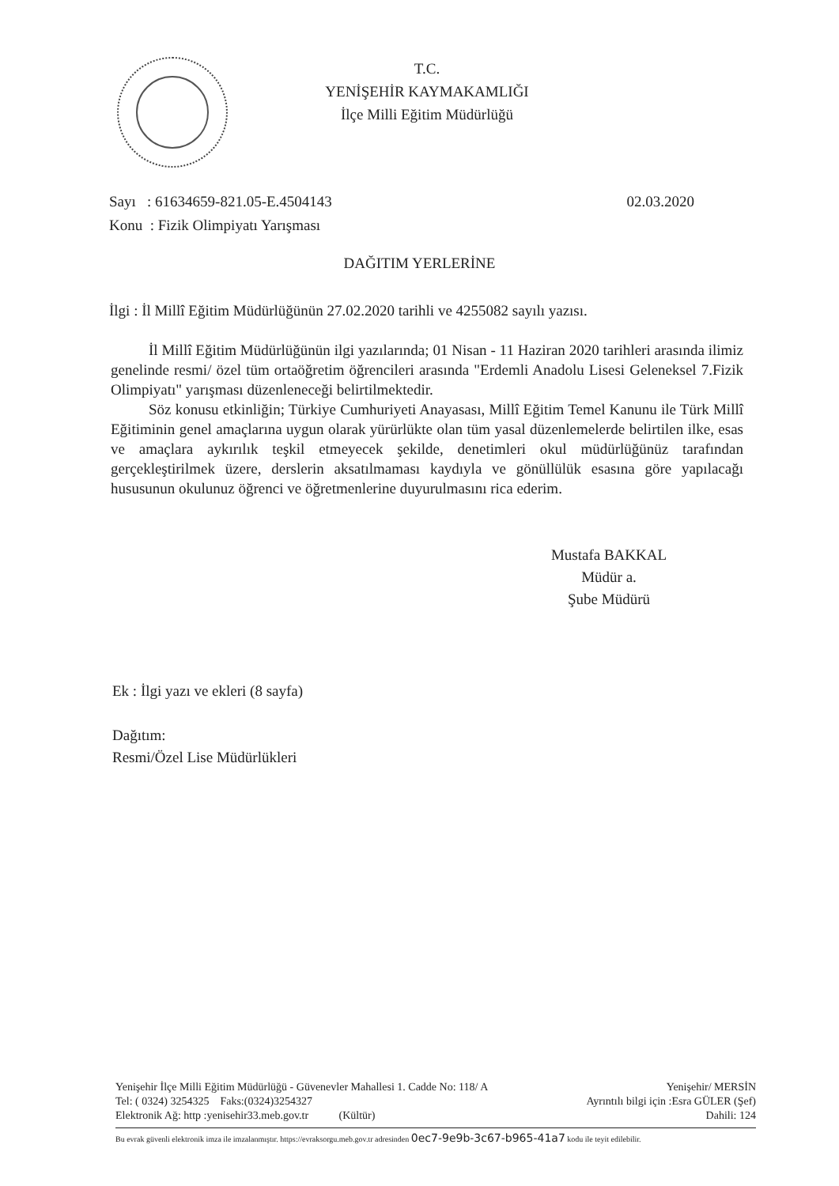T.C.
YENİŞEHİR KAYMAKAMLIĞI
İlçe Milli Eğitim Müdürlüğü
02.03.2020 Sayı : 61634659-821.05-E.4504143
Konu : Fizik Olimpiyatı Yarışması
DAĞITIM YERLERİNE
İlgi : İl Millî Eğitim Müdürlüğünün 27.02.2020 tarihli ve 4255082 sayılı yazısı.
İl Millî Eğitim Müdürlüğünün ilgi yazılarında; 01 Nisan - 11 Haziran 2020 tarihleri arasında ilimiz genelinde resmi/ özel tüm ortaöğretim öğrencileri arasında "Erdemli Anadolu Lisesi Geleneksel 7.Fizik Olimpiyatı" yarışması düzenleneceği belirtilmektedir.
Söz konusu etkinliğin; Türkiye Cumhuriyeti Anayasası, Millî Eğitim Temel Kanunu ile Türk Millî Eğitiminin genel amaçlarına uygun olarak yürürlükte olan tüm yasal düzenlemelerde belirtilen ilke, esas ve amaçlara aykırılık teşkil etmeyecek şekilde, denetimleri okul müdürlüğünüz tarafından gerçekleştirilmek üzere, derslerin aksatılmaması kaydıyla ve gönüllülük esasına göre yapılacağı hususunun okulunuz öğrenci ve öğretmenlerine duyurulmasını rica ederim.
Mustafa BAKKAL
Müdür a.
Şube Müdürü
Ek : İlgi yazı ve ekleri (8 sayfa)
Dağıtım:
Resmi/Özel Lise Müdürlükleri
Yenişehir İlçe Milli Eğitim Müdürlüğü - Güvenevler Mahallesi 1. Cadde No: 118/ A Yenişehir/ MERSİN
Tel: ( 0324) 3254325 Faks:(0324)3254327 Ayrıntılı bilgi için :Esra GÜLER (Şef)
Elektronik Ağ: http :yenisehir33.meb.gov.tr (Kültür) Dahili: 124
Bu evrak güvenli elektronik imza ile imzalanmıştır. https://evraksorgu.meb.gov.tr adresinden 0ec7-9e9b-3c67-b965-41a7 kodu ile teyit edilebilir.